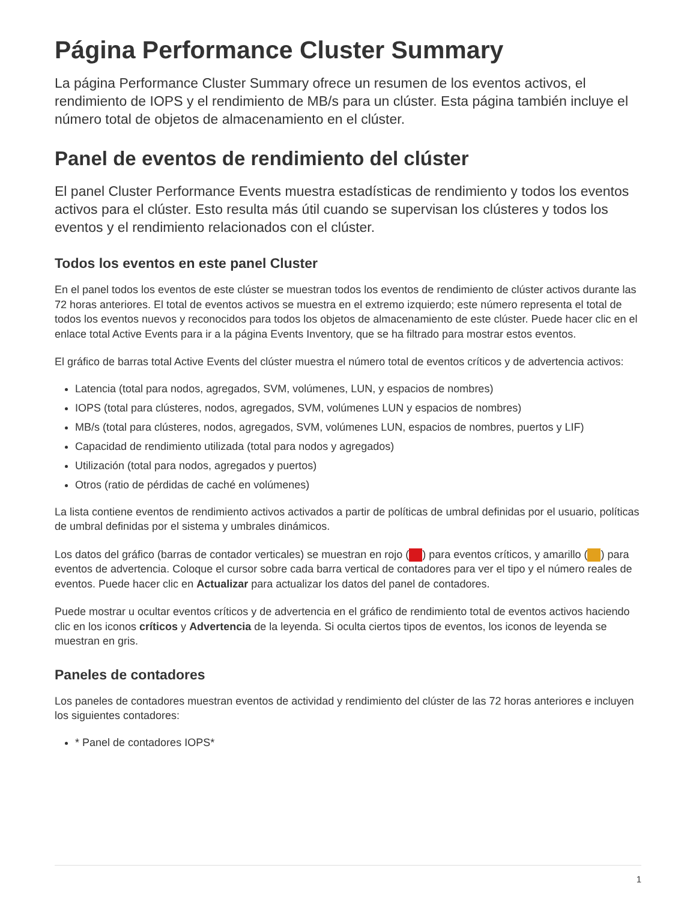Página Performance Cluster Summary
La página Performance Cluster Summary ofrece un resumen de los eventos activos, el rendimiento de IOPS y el rendimiento de MB/s para un clúster. Esta página también incluye el número total de objetos de almacenamiento en el clúster.
Panel de eventos de rendimiento del clúster
El panel Cluster Performance Events muestra estadísticas de rendimiento y todos los eventos activos para el clúster. Esto resulta más útil cuando se supervisan los clústeres y todos los eventos y el rendimiento relacionados con el clúster.
Todos los eventos en este panel Cluster
En el panel todos los eventos de este clúster se muestran todos los eventos de rendimiento de clúster activos durante las 72 horas anteriores. El total de eventos activos se muestra en el extremo izquierdo; este número representa el total de todos los eventos nuevos y reconocidos para todos los objetos de almacenamiento de este clúster. Puede hacer clic en el enlace total Active Events para ir a la página Events Inventory, que se ha filtrado para mostrar estos eventos.
El gráfico de barras total Active Events del clúster muestra el número total de eventos críticos y de advertencia activos:
Latencia (total para nodos, agregados, SVM, volúmenes, LUN, y espacios de nombres)
IOPS (total para clústeres, nodos, agregados, SVM, volúmenes LUN y espacios de nombres)
MB/s (total para clústeres, nodos, agregados, SVM, volúmenes LUN, espacios de nombres, puertos y LIF)
Capacidad de rendimiento utilizada (total para nodos y agregados)
Utilización (total para nodos, agregados y puertos)
Otros (ratio de pérdidas de caché en volúmenes)
La lista contiene eventos de rendimiento activos activados a partir de políticas de umbral definidas por el usuario, políticas de umbral definidas por el sistema y umbrales dinámicos.
Los datos del gráfico (barras de contador verticales) se muestran en rojo ( ) para eventos críticos, y amarillo ( ) para eventos de advertencia. Coloque el cursor sobre cada barra vertical de contadores para ver el tipo y el número reales de eventos. Puede hacer clic en Actualizar para actualizar los datos del panel de contadores.
Puede mostrar u ocultar eventos críticos y de advertencia en el gráfico de rendimiento total de eventos activos haciendo clic en los iconos críticos y Advertencia de la leyenda. Si oculta ciertos tipos de eventos, los iconos de leyenda se muestran en gris.
Paneles de contadores
Los paneles de contadores muestran eventos de actividad y rendimiento del clúster de las 72 horas anteriores e incluyen los siguientes contadores:
* Panel de contadores IOPS*
1